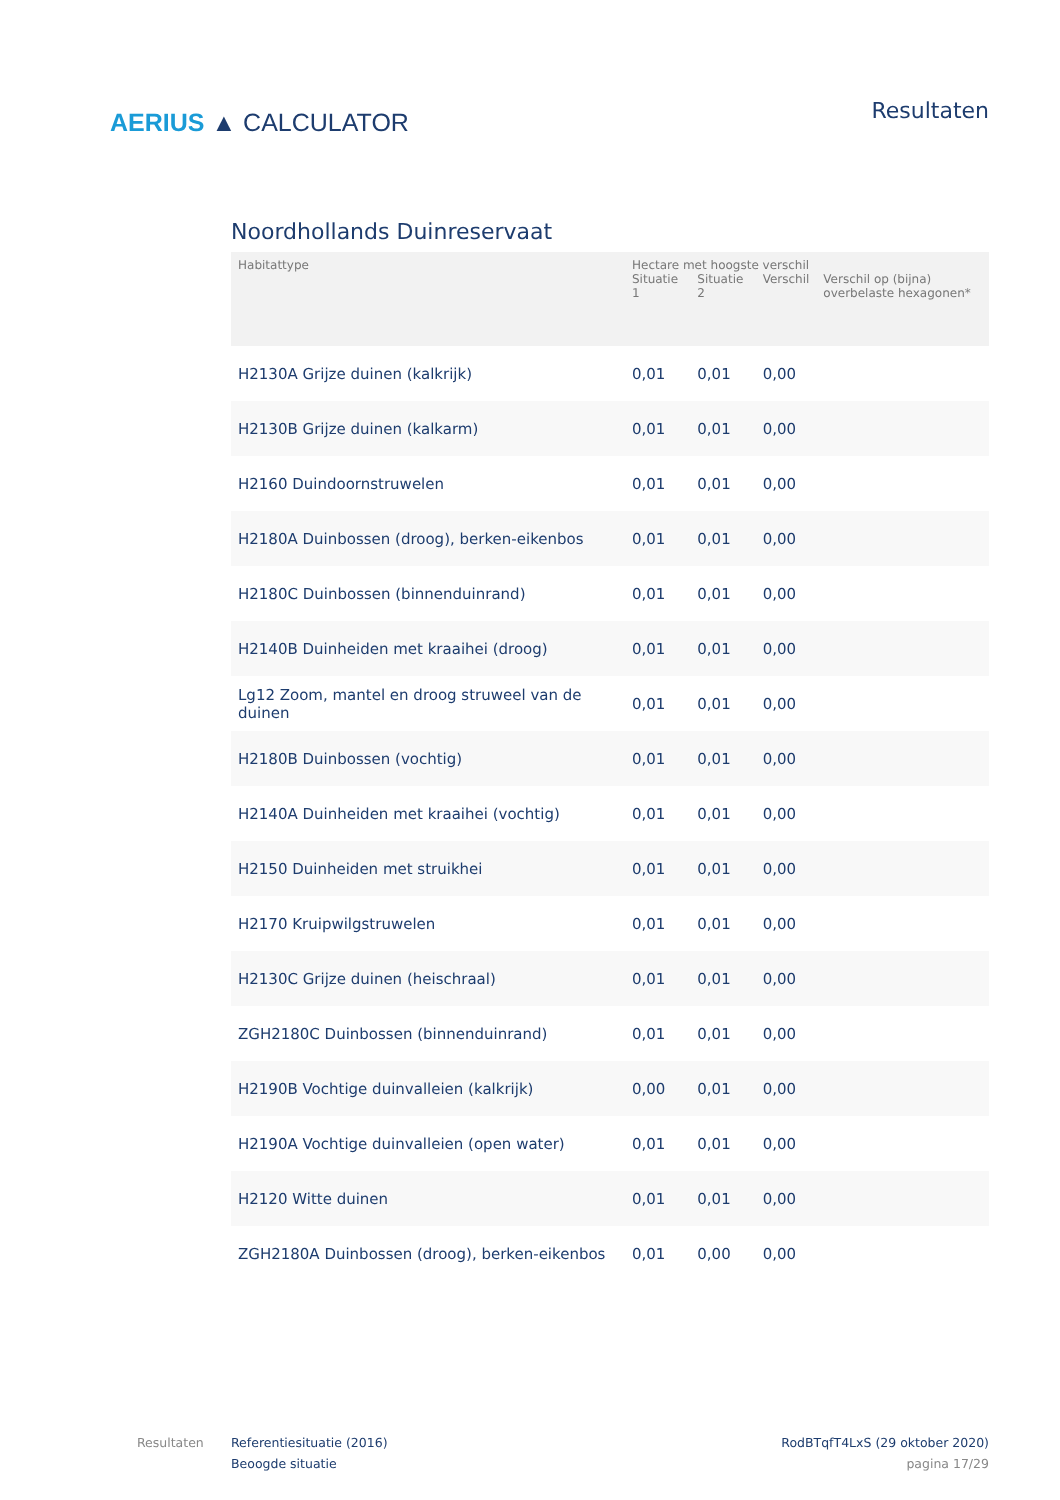AERIUS ▲ CALCULATOR
Resultaten
Noordhollands Duinreservaat
| Habitattype | Hectare met hoogste verschil | | | |
| --- | --- | --- | --- | --- |
| | Situatie 1 | Situatie 2 | Verschil | Verschil op (bijna) overbelaste hexagonen* |
| H2130A Grijze duinen (kalkrijk) | 0,01 | 0,01 | 0,00 | |
| H2130B Grijze duinen (kalkarm) | 0,01 | 0,01 | 0,00 | |
| H2160 Duindoornstruwelen | 0,01 | 0,01 | 0,00 | |
| H2180A Duinbossen (droog), berken-eikenbos | 0,01 | 0,01 | 0,00 | |
| H2180C Duinbossen (binnenduinrand) | 0,01 | 0,01 | 0,00 | |
| H2140B Duinheiden met kraaihei (droog) | 0,01 | 0,01 | 0,00 | |
| Lg12 Zoom, mantel en droog struweel van de duinen | 0,01 | 0,01 | 0,00 | |
| H2180B Duinbossen (vochtig) | 0,01 | 0,01 | 0,00 | |
| H2140A Duinheiden met kraaihei (vochtig) | 0,01 | 0,01 | 0,00 | |
| H2150 Duinheiden met struikhei | 0,01 | 0,01 | 0,00 | |
| H2170 Kruipwilgstruwelen | 0,01 | 0,01 | 0,00 | |
| H2130C Grijze duinen (heischraal) | 0,01 | 0,01 | 0,00 | |
| ZGH2180C Duinbossen (binnenduinrand) | 0,01 | 0,01 | 0,00 | |
| H2190B Vochtige duinvalleien (kalkrijk) | 0,00 | 0,01 | 0,00 | |
| H2190A Vochtige duinvalleien (open water) | 0,01 | 0,01 | 0,00 | |
| H2120 Witte duinen | 0,01 | 0,01 | 0,00 | |
| ZGH2180A Duinbossen (droog), berken-eikenbos | 0,01 | 0,00 | 0,00 | |
Resultaten
Referentiesituatie (2016)
Beoogde situatie
RodBTqfT4LxS (29 oktober 2020)
pagina 17/29